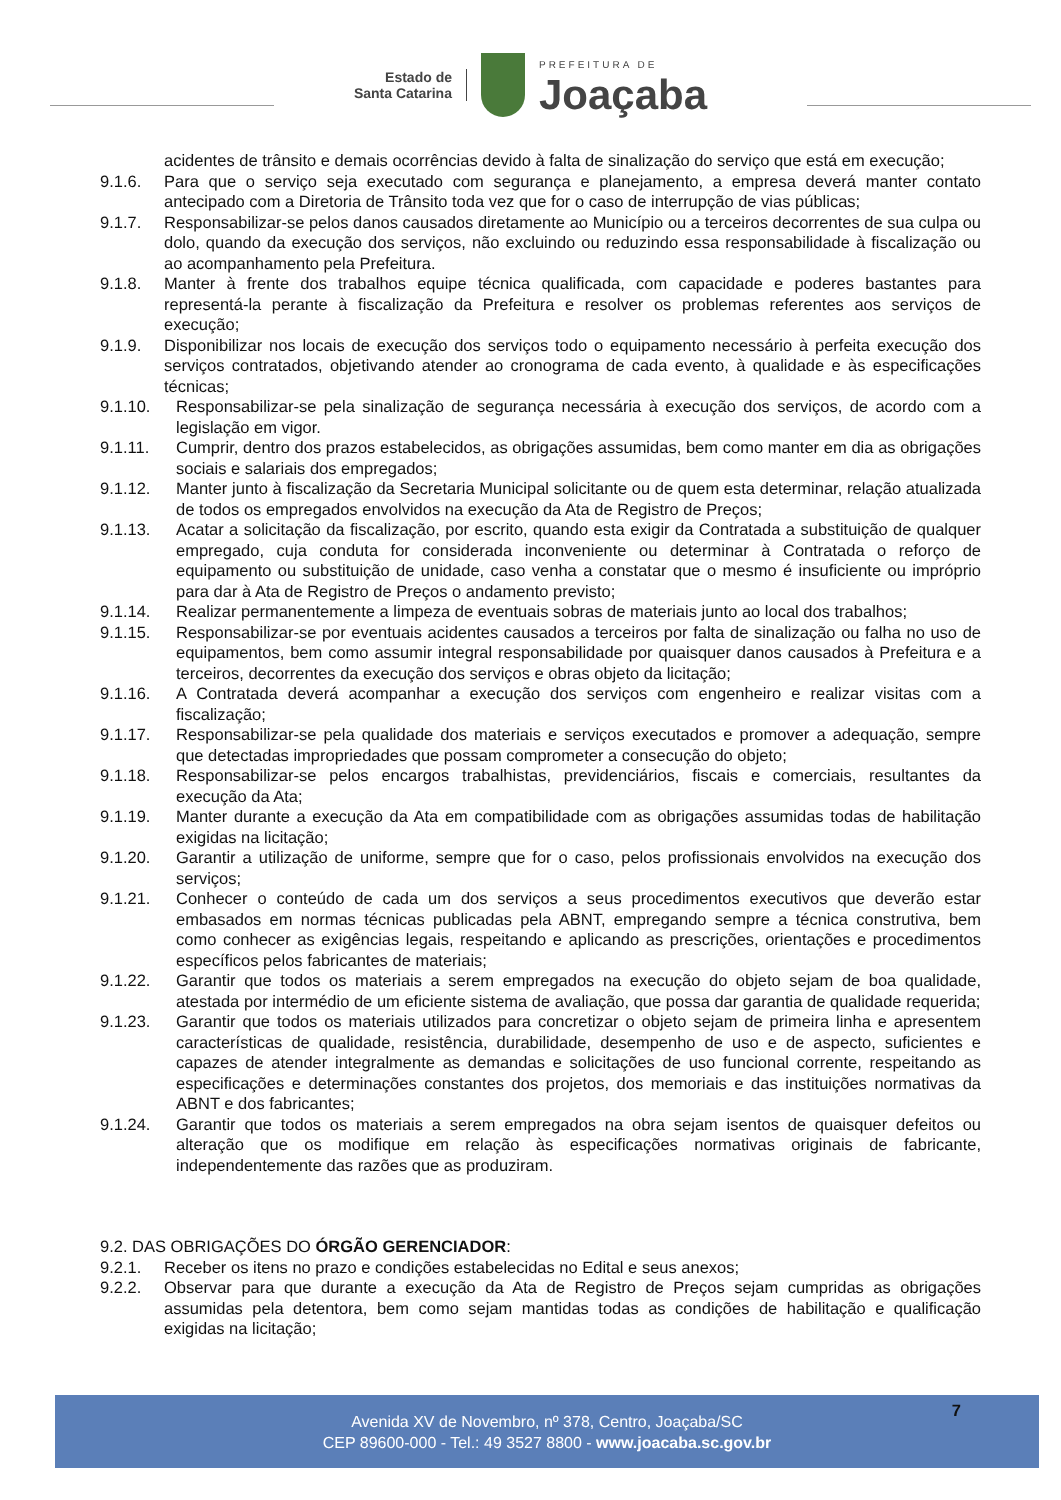Estado de
Santa Catarina
PREFEITURA DE
Joaçaba
acidentes de trânsito e demais ocorrências devido à falta de sinalização do serviço que está em execução;
9.1.6. Para que o serviço seja executado com segurança e planejamento, a empresa deverá manter contato antecipado com a Diretoria de Trânsito toda vez que for o caso de interrupção de vias públicas;
9.1.7. Responsabilizar-se pelos danos causados diretamente ao Município ou a terceiros decorrentes de sua culpa ou dolo, quando da execução dos serviços, não excluindo ou reduzindo essa responsabilidade à fiscalização ou ao acompanhamento pela Prefeitura.
9.1.8. Manter à frente dos trabalhos equipe técnica qualificada, com capacidade e poderes bastantes para representá-la perante à fiscalização da Prefeitura e resolver os problemas referentes aos serviços de execução;
9.1.9. Disponibilizar nos locais de execução dos serviços todo o equipamento necessário à perfeita execução dos serviços contratados, objetivando atender ao cronograma de cada evento, à qualidade e às especificações técnicas;
9.1.10. Responsabilizar-se pela sinalização de segurança necessária à execução dos serviços, de acordo com a legislação em vigor.
9.1.11. Cumprir, dentro dos prazos estabelecidos, as obrigações assumidas, bem como manter em dia as obrigações sociais e salariais dos empregados;
9.1.12. Manter junto à fiscalização da Secretaria Municipal solicitante ou de quem esta determinar, relação atualizada de todos os empregados envolvidos na execução da Ata de Registro de Preços;
9.1.13. Acatar a solicitação da fiscalização, por escrito, quando esta exigir da Contratada a substituição de qualquer empregado, cuja conduta for considerada inconveniente ou determinar à Contratada o reforço de equipamento ou substituição de unidade, caso venha a constatar que o mesmo é insuficiente ou impróprio para dar à Ata de Registro de Preços o andamento previsto;
9.1.14. Realizar permanentemente a limpeza de eventuais sobras de materiais junto ao local dos trabalhos;
9.1.15. Responsabilizar-se por eventuais acidentes causados a terceiros por falta de sinalização ou falha no uso de equipamentos, bem como assumir integral responsabilidade por quaisquer danos causados à Prefeitura e a terceiros, decorrentes da execução dos serviços e obras objeto da licitação;
9.1.16. A Contratada deverá acompanhar a execução dos serviços com engenheiro e realizar visitas com a fiscalização;
9.1.17. Responsabilizar-se pela qualidade dos materiais e serviços executados e promover a adequação, sempre que detectadas impropriedades que possam comprometer a consecução do objeto;
9.1.18. Responsabilizar-se pelos encargos trabalhistas, previdenciários, fiscais e comerciais, resultantes da execução da Ata;
9.1.19. Manter durante a execução da Ata em compatibilidade com as obrigações assumidas todas de habilitação exigidas na licitação;
9.1.20. Garantir a utilização de uniforme, sempre que for o caso, pelos profissionais envolvidos na execução dos serviços;
9.1.21. Conhecer o conteúdo de cada um dos serviços a seus procedimentos executivos que deverão estar embasados em normas técnicas publicadas pela ABNT, empregando sempre a técnica construtiva, bem como conhecer as exigências legais, respeitando e aplicando as prescrições, orientações e procedimentos específicos pelos fabricantes de materiais;
9.1.22. Garantir que todos os materiais a serem empregados na execução do objeto sejam de boa qualidade, atestada por intermédio de um eficiente sistema de avaliação, que possa dar garantia de qualidade requerida;
9.1.23. Garantir que todos os materiais utilizados para concretizar o objeto sejam de primeira linha e apresentem características de qualidade, resistência, durabilidade, desempenho de uso e de aspecto, suficientes e capazes de atender integralmente as demandas e solicitações de uso funcional corrente, respeitando as especificações e determinações constantes dos projetos, dos memoriais e das instituições normativas da ABNT e dos fabricantes;
9.1.24. Garantir que todos os materiais a serem empregados na obra sejam isentos de quaisquer defeitos ou alteração que os modifique em relação às especificações normativas originais de fabricante, independentemente das razões que as produziram.
9.2. DAS OBRIGAÇÕES DO ÓRGÃO GERENCIADOR:
9.2.1. Receber os itens no prazo e condições estabelecidas no Edital e seus anexos;
9.2.2. Observar para que durante a execução da Ata de Registro de Preços sejam cumpridas as obrigações assumidas pela detentora, bem como sejam mantidas todas as condições de habilitação e qualificação exigidas na licitação;
Avenida XV de Novembro, nº 378, Centro, Joaçaba/SC
CEP 89600-000 - Tel.: 49 3527 8800 - www.joacaba.sc.gov.br
7